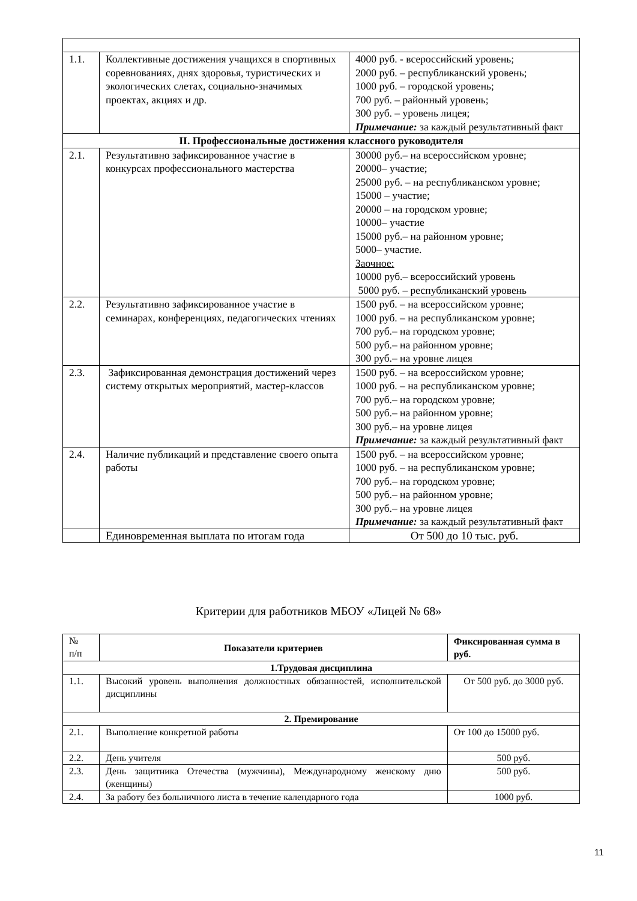| 1.1. | Коллективные достижения учащихся в спортивных соревнованиях, днях здоровья, туристических и экологических слетах, социально-значимых проектах, акциях и др. | 4000 руб. - всероссийский уровень; 2000 руб. – республиканский уровень; 1000 руб. – городской уровень; 700 руб. – районный уровень; 300 руб. – уровень лицея; Примечание: за каждый результативный факт |
| II. Профессиональные достижения классного руководителя | | |
| 2.1. | Результативно зафиксированное участие в конкурсах профессионального мастерства | 30000 руб.– на всероссийском уровне; 20000– участие; 25000 руб. – на республиканском уровне; 15000 – участие; 20000 – на городском уровне; 10000– участие 15000 руб.– на районном уровне; 5000– участие. Заочное: 10000 руб.– всероссийский уровень 5000 руб. – республиканский уровень |
| 2.2. | Результативно зафиксированное участие в семинарах, конференциях, педагогических чтениях | 1500 руб. – на всероссийском уровне; 1000 руб. – на республиканском уровне; 700 руб.– на городском уровне; 500 руб.– на районном уровне; 300 руб.– на уровне лицея |
| 2.3. | Зафиксированная демонстрация достижений через систему открытых мероприятий, мастер-классов | 1500 руб. – на всероссийском уровне; 1000 руб. – на республиканском уровне; 700 руб.– на городском уровне; 500 руб.– на районном уровне; 300 руб.– на уровне лицея Примечание: за каждый результативный факт |
| 2.4. | Наличие публикаций и представление своего опыта работы | 1500 руб. – на всероссийском уровне; 1000 руб. – на республиканском уровне; 700 руб.– на городском уровне; 500 руб.– на районном уровне; 300 руб.– на уровне лицея Примечание: за каждый результативный факт |
| | Единовременная выплата по итогам года | От 500 до 10 тыс. руб. |
Критерии для работников МБОУ «Лицей № 68»
| № п/п | Показатели критериев | Фиксированная сумма в руб. |
| 1.Трудовая дисциплина | | |
| 1.1. | Высокий уровень выполнения должностных обязанностей, исполнительской дисциплины | От 500 руб. до 3000 руб. |
| 2. Премирование | | |
| 2.1. | Выполнение конкретной работы | От 100 до 15000 руб. |
| 2.2. | День учителя | 500 руб. |
| 2.3. | День защитника Отечества (мужчины), Международному женскому дню (женщины) | 500 руб. |
| 2.4. | За работу без больничного листа в течение календарного года | 1000 руб. |
11